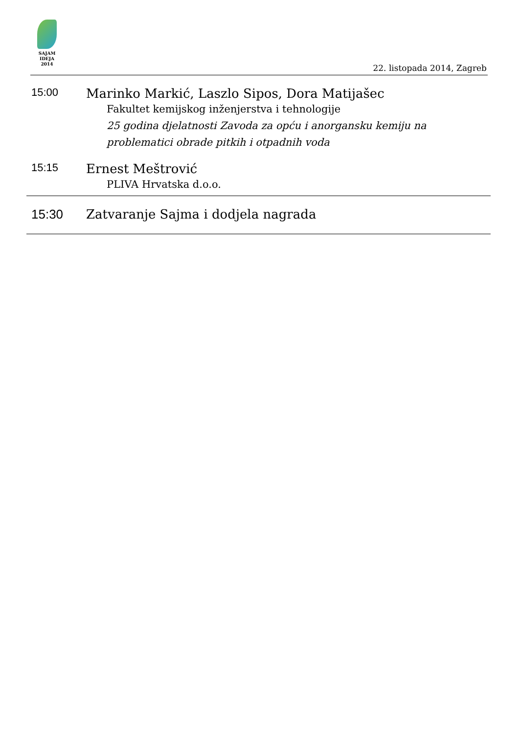SAJAM
IDEJA
2014
22. listopada 2014, Zagreb
15:00
Marinko Markić, Laszlo Sipos, Dora Matijašec
Fakultet kemijskog inženjerstva i tehnologije
25 godina djelatnosti Zavoda za opću i anorgansku kemiju na problematici obrade pitkih i otpadnih voda
15:15
Ernest Meštrović
PLIVA Hrvatska d.o.o.
15:30 Zatvaranje Sajma i dodjela nagrada